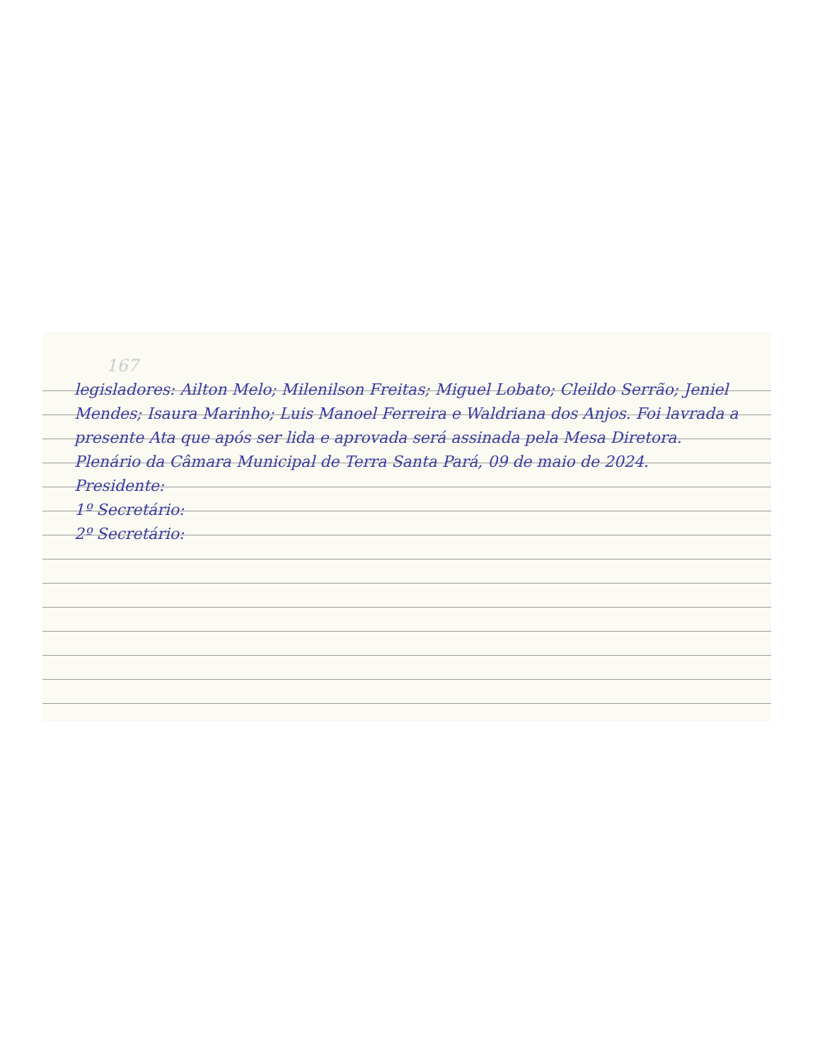167
legisladores: Ailton Melo; Milenilson Freitas; Miguel Lobato; Cleildo Serrão; Jeniel Mendes; Isaura Marinho; Luis Manoel Ferreira e Waldriana dos Anjos. Foi lavrada a presente Ata que após ser lida e aprovada será assinada pela Mesa Diretora. Plenário da Câmara Municipal de Terra Santa Pará, 09 de maio de 2024.
Presidente:
1º Secretário:
2º Secretário: